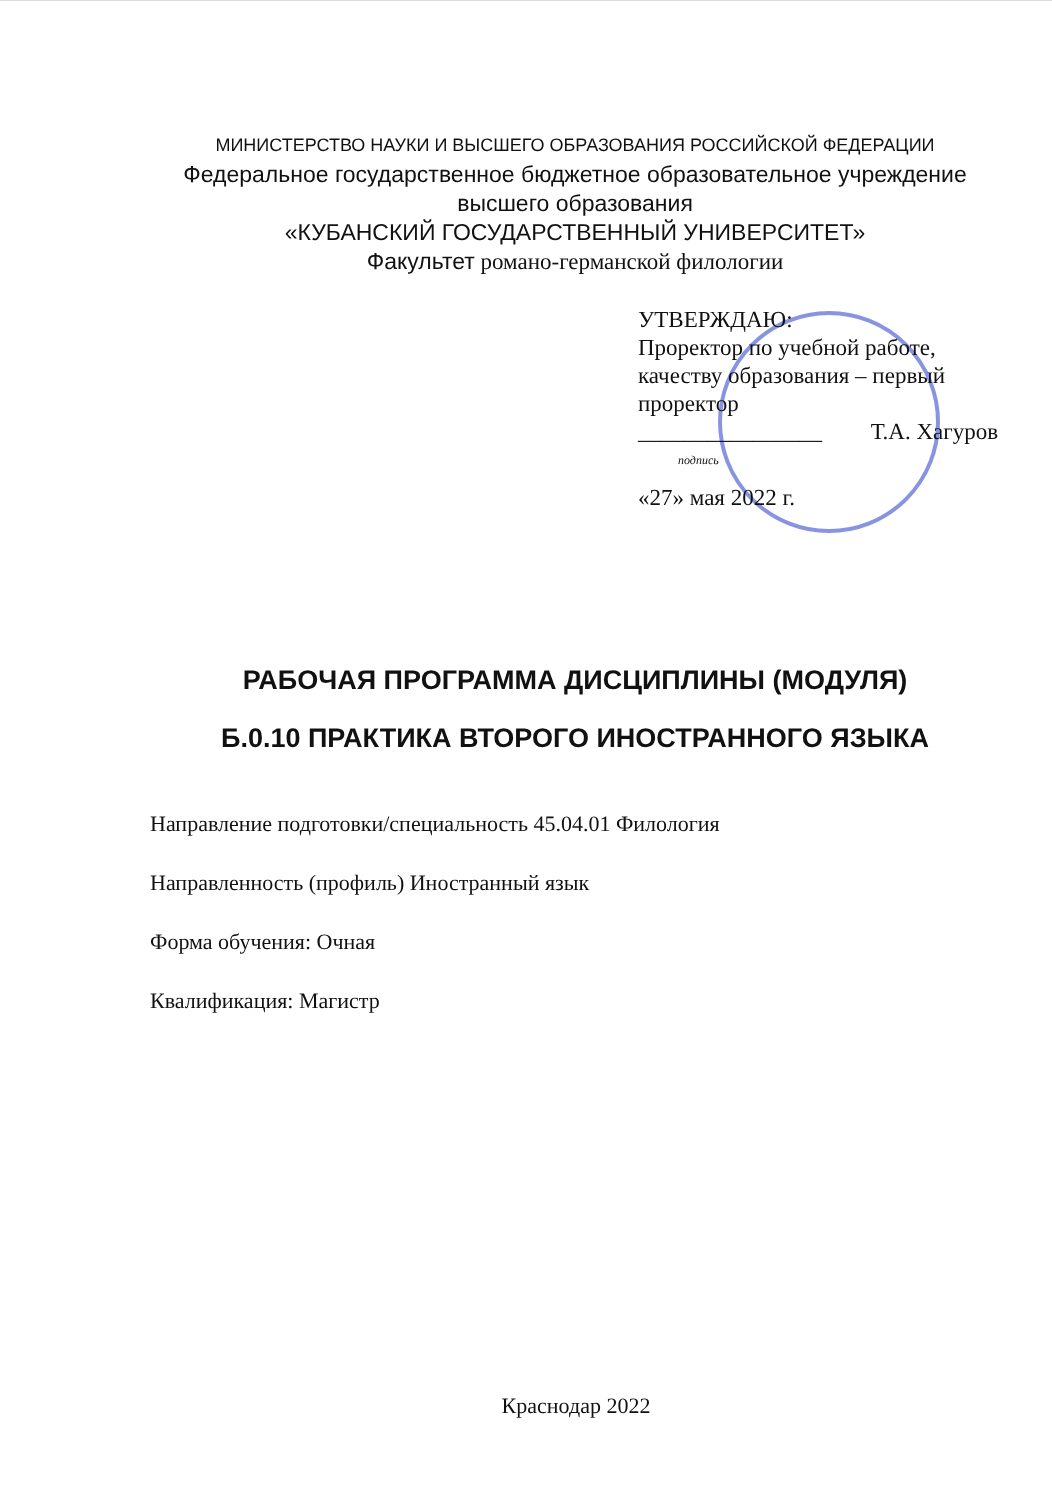МИНИСТЕРСТВО НАУКИ И ВЫСШЕГО ОБРАЗОВАНИЯ РОССИЙСКОЙ ФЕДЕРАЦИИ
Федеральное государственное бюджетное образовательное учреждение
высшего образования
«КУБАНСКИЙ ГОСУДАРСТВЕННЫЙ УНИВЕРСИТЕТ»
Факультет романо-германской филологии
УТВЕРЖДАЮ:
Проректор по учебной работе, качеству образования – первый проректор
________________ Т.А. Хагуров
подпись
«27» мая 2022 г.
РАБОЧАЯ ПРОГРАММА ДИСЦИПЛИНЫ (МОДУЛЯ)
Б.0.10 ПРАКТИКА ВТОРОГО ИНОСТРАННОГО ЯЗЫКА
Направление подготовки/специальность 45.04.01 Филология
Направленность (профиль) Иностранный язык
Форма обучения: Очная
Квалификация: Магистр
Краснодар 2022